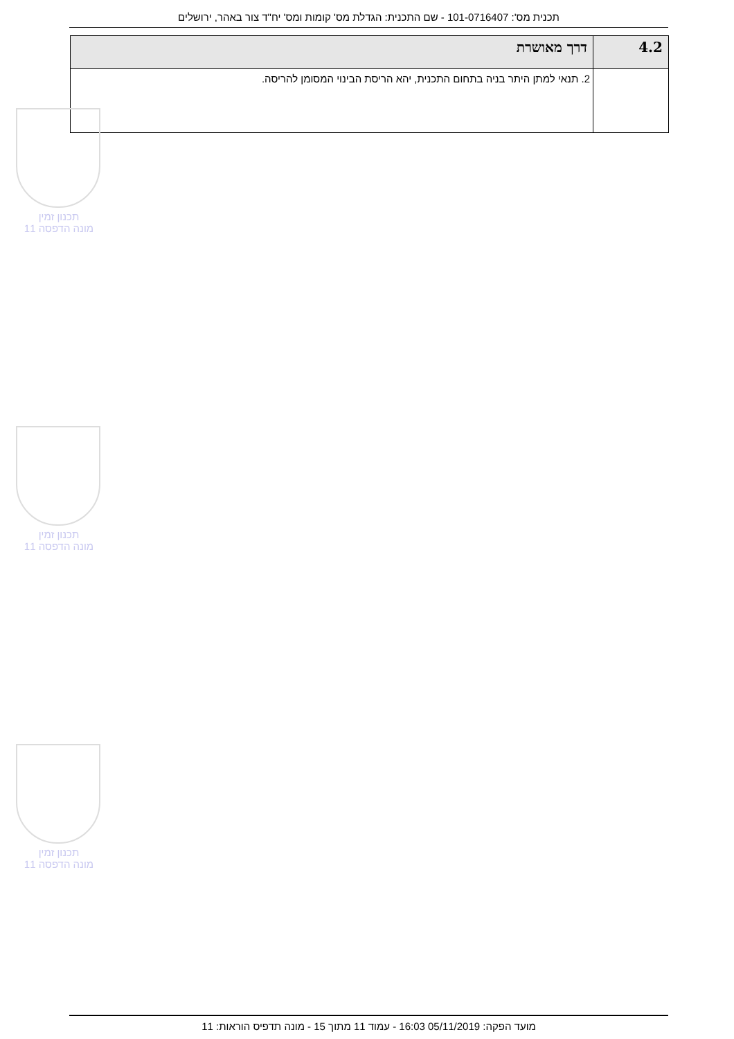תכנית מס': 101-0716407 - שם התכנית: הגדלת מס' קומות ומס' יח"ד צור באהר, ירושלים
| 4.2 | דרך מאושרת |
| --- | --- |
| | 2. תנאי למתן היתר בניה בתחום התכנית, יהא הריסת הבינוי המסומן להריסה. |
תכנון זמין
מונה הדפסה 11
תכנון זמין
מונה הדפסה 11
תכנון זמין
מונה הדפסה 11
מועד הפקה: 05/11/2019 16:03 - עמוד 11 מתוך 15 - מונה תדפיס הוראות: 11